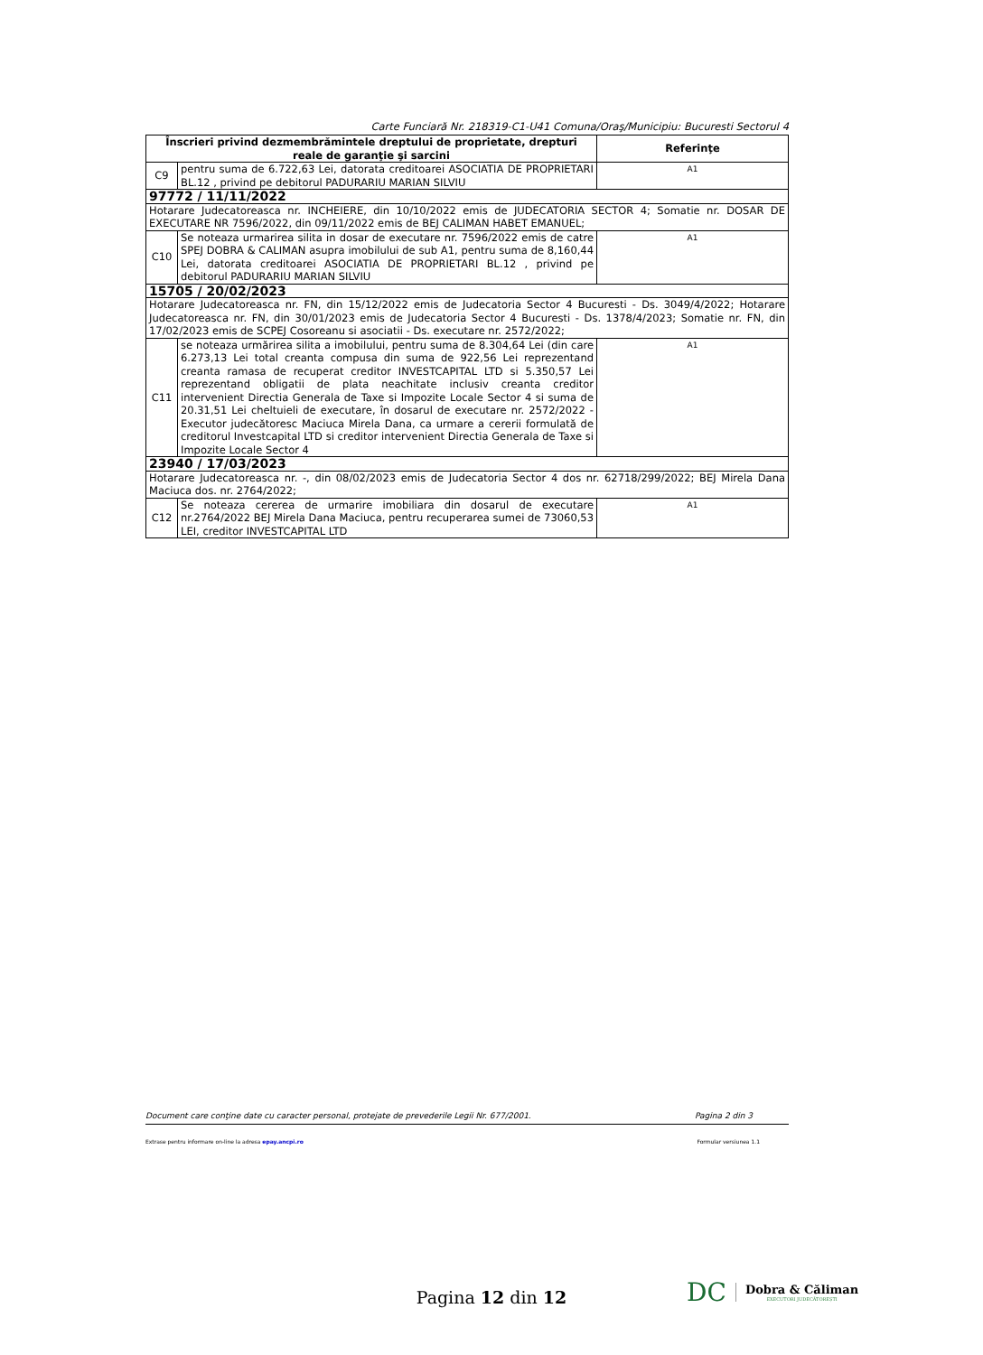Carte Funciară Nr. 218319-C1-U41 Comuna/Oraş/Municipiu: Bucuresti Sectorul 4
| Înscrieri privind dezmembrămintele dreptului de proprietate, drepturi reale de garanţie şi sarcini | | Referinţe |
| --- | --- | --- |
| C9 | pentru suma de 6.722,63 Lei, datorata creditoarei ASOCIATIA DE PROPRIETARI BL.12 , privind pe debitorul PADURARIU MARIAN SILVIU | A1 |
| 97772 / 11/11/2022 | | |
| Hotarare Judecatoreasca nr. INCHEIERE, din 10/10/2022 emis de JUDECATORIA SECTOR 4; Somatie nr. DOSAR DE EXECUTARE NR 7596/2022, din 09/11/2022 emis de BEJ CALIMAN HABET EMANUEL; | | |
| C10 | Se noteaza urmarirea silita in dosar de executare nr. 7596/2022 emis de catre SPEJ DOBRA & CALIMAN asupra imobilului de sub A1, pentru suma de 8,160,44 Lei, datorata creditoarei ASOCIATIA DE PROPRIETARI BL.12 , privind pe debitorul PADURARIU MARIAN SILVIU | A1 |
| 15705 / 20/02/2023 | | |
| Hotarare Judecatoreasca nr. FN, din 15/12/2022 emis de Judecatoria Sector 4 Bucuresti - Ds. 3049/4/2022; Hotarare Judecatoreasca nr. FN, din 30/01/2023 emis de Judecatoria Sector 4 Bucuresti - Ds. 1378/4/2023; Somatie nr. FN, din 17/02/2023 emis de SCPEJ Cosoreanu si asociatii - Ds. executare nr. 2572/2022; | | |
| C11 | se noteaza urmărirea silita a imobilului, pentru suma de 8.304,64 Lei (din care 6.273,13 Lei total creanta compusa din suma de 922,56 Lei reprezentand creanta ramasa de recuperat creditor INVESTCAPITAL LTD si 5.350,57 Lei reprezentand obligatii de plata neachitate inclusiv creanta creditor intervenient Directia Generala de Taxe si Impozite Locale Sector 4 si suma de 20.31,51 Lei cheltuieli de executare, în dosarul de executare nr. 2572/2022 - Executor judecătoresc Maciuca Mirela Dana, ca urmare a cererii formulată de creditorul Investcapital LTD si creditor intervenient Directia Generala de Taxe si Impozite Locale Sector 4 | A1 |
| 23940 / 17/03/2023 | | |
| Hotarare Judecatoreasca nr. -, din 08/02/2023 emis de Judecatoria Sector 4 dos nr. 62718/299/2022; BEJ Mirela Dana Maciuca dos. nr. 2764/2022; | | |
| C12 | Se noteaza cererea de urmarire imobiliara din dosarul de executare nr.2764/2022 BEJ Mirela Dana Maciuca, pentru recuperarea sumei de 73060,53 LEI, creditor INVESTCAPITAL LTD | A1 |
Document care conţine date cu caracter personal, protejate de prevederile Legii Nr. 677/2001. Pagina 2 din 3
Extrase pentru informare on-line la adresa epay.ancpi.ro Formular versiunea 1.1
Pagina 12 din 12
DC Dobra & Căliman
EXECUTORI JUDECĂTOREȘTI